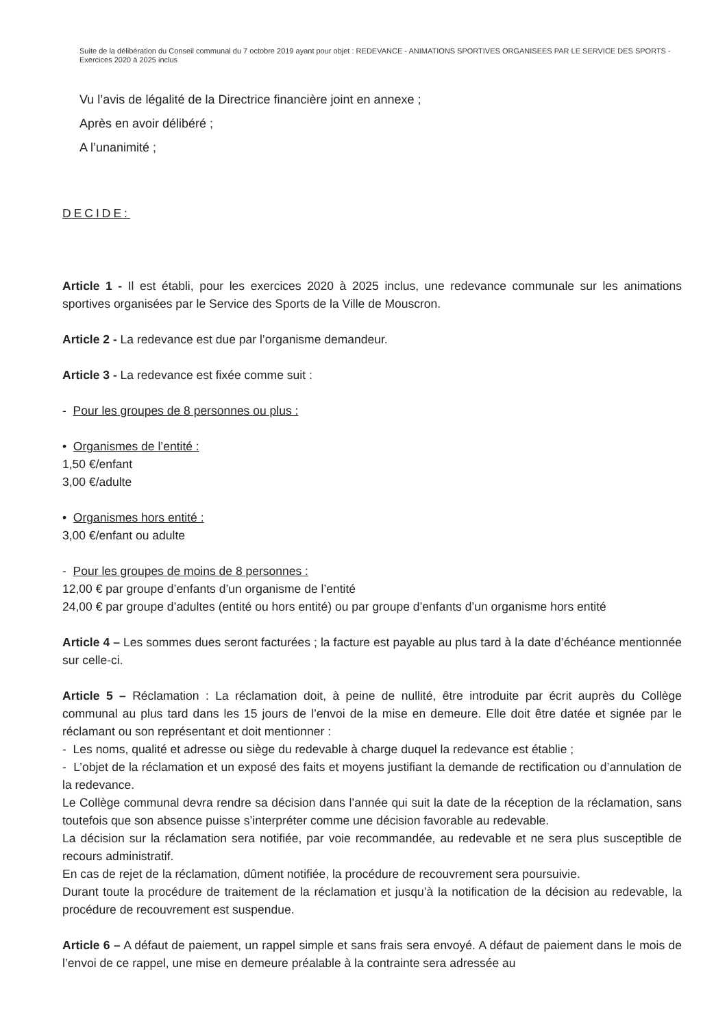Suite de la délibération du Conseil communal du 7 octobre 2019 ayant pour objet : REDEVANCE - ANIMATIONS SPORTIVES ORGANISEES PAR LE SERVICE DES SPORTS - Exercices 2020 à 2025 inclus
Vu l’avis de légalité de la Directrice financière joint en annexe ;
Après en avoir délibéré ;
A l’unanimité ;
DECIDE:
Article 1 - Il est établi, pour les exercices 2020 à 2025 inclus, une redevance communale sur les animations sportives organisées par le Service des Sports de la Ville de Mouscron.
Article 2 - La redevance est due par l’organisme demandeur.
Article 3 - La redevance est fixée comme suit :
- Pour les groupes de 8 personnes ou plus :
• Organismes de l’entité :
1,50 €/enfant
3,00 €/adulte
• Organismes hors entité :
3,00 €/enfant ou adulte
- Pour les groupes de moins de 8 personnes :
12,00 € par groupe d’enfants d’un organisme de l’entité
24,00 € par groupe d’adultes (entité ou hors entité) ou par groupe d’enfants d’un organisme hors entité
Article 4 – Les sommes dues seront facturées ; la facture est payable au plus tard à la date d’échéance mentionnée sur celle-ci.
Article 5 – Réclamation : La réclamation doit, à peine de nullité, être introduite par écrit auprès du Collège communal au plus tard dans les 15 jours de l’envoi de la mise en demeure. Elle doit être datée et signée par le réclamant ou son représentant et doit mentionner :
- Les noms, qualité et adresse ou siège du redevable à charge duquel la redevance est établie ;
- L’objet de la réclamation et un exposé des faits et moyens justifiant la demande de rectification ou d’annulation de la redevance.
Le Collège communal devra rendre sa décision dans l’année qui suit la date de la réception de la réclamation, sans toutefois que son absence puisse s’interpréter comme une décision favorable au redevable.
La décision sur la réclamation sera notifiée, par voie recommandée, au redevable et ne sera plus susceptible de recours administratif.
En cas de rejet de la réclamation, dûment notifiée, la procédure de recouvrement sera poursuivie.
Durant toute la procédure de traitement de la réclamation et jusqu’à la notification de la décision au redevable, la procédure de recouvrement est suspendue.
Article 6 – A défaut de paiement, un rappel simple et sans frais sera envoyé. A défaut de paiement dans le mois de l’envoi de ce rappel, une mise en demeure préalable à la contrainte sera adressée au